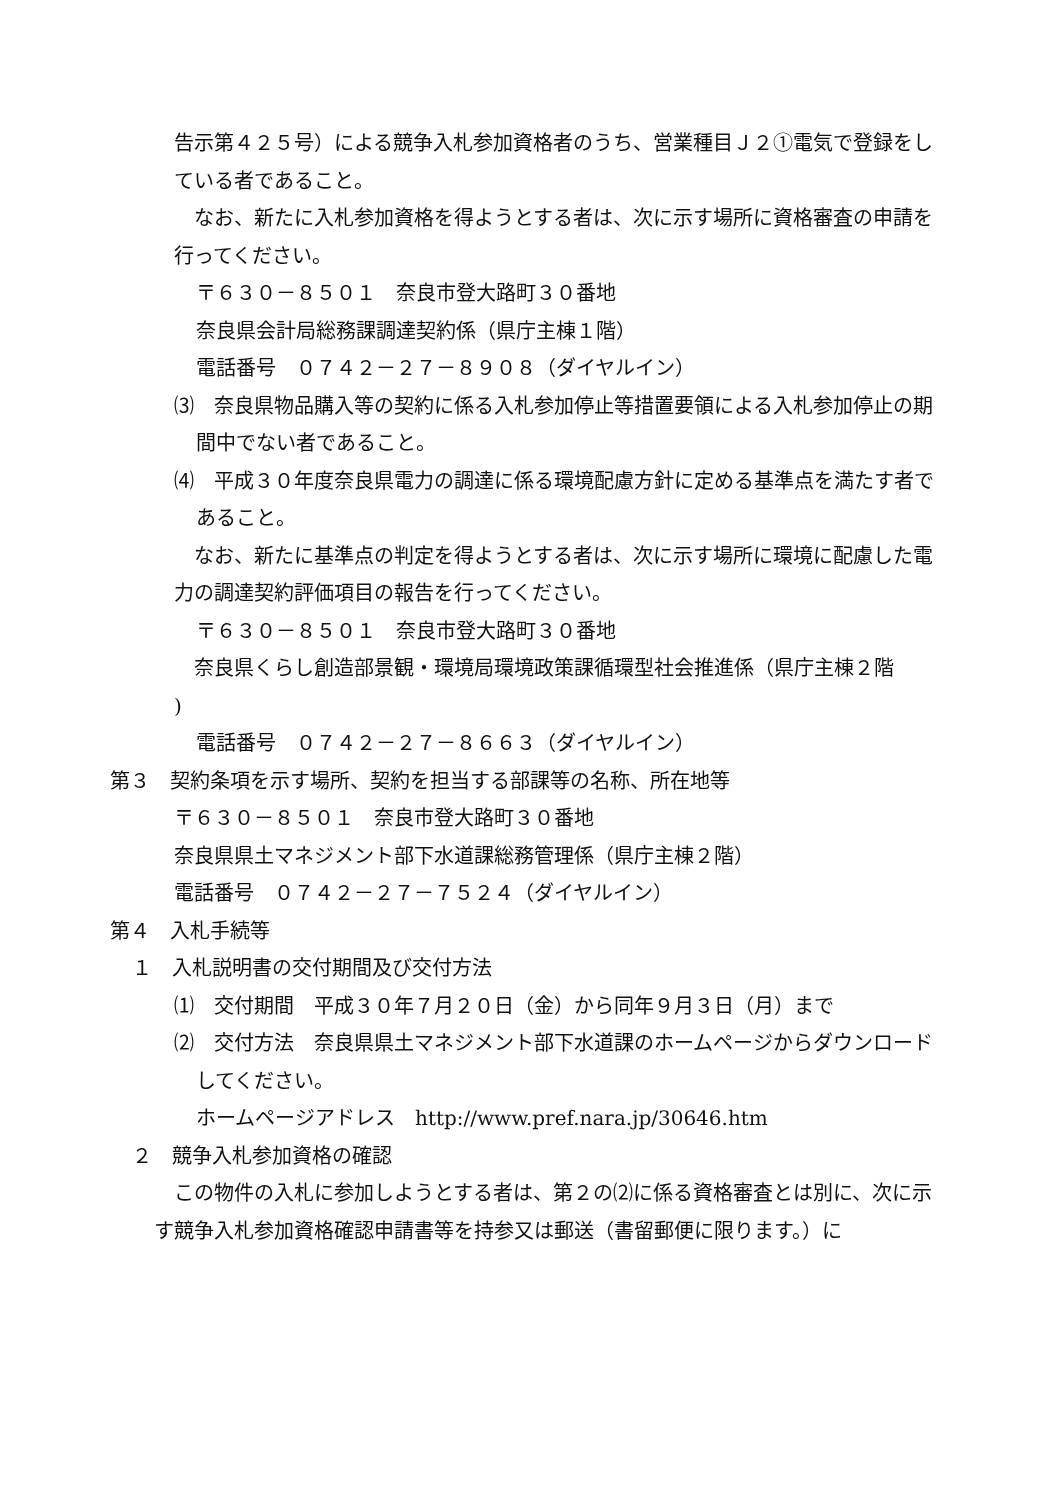告示第４２５号）による競争入札参加資格者のうち、営業種目Ｊ２①電気で登録をしている者であること。
　なお、新たに入札参加資格を得ようとする者は、次に示す場所に資格審査の申請を行ってください。
〒６３０－８５０１　奈良市登大路町３０番地
奈良県会計局総務課調達契約係（県庁主棟１階）
電話番号　０７４２－２７－８９０８（ダイヤルイン）
⑶　奈良県物品購入等の契約に係る入札参加停止等措置要領による入札参加停止の期間中でない者であること。
⑷　平成３０年度奈良県電力の調達に係る環境配慮方針に定める基準点を満たす者であること。
　なお、新たに基準点の判定を得ようとする者は、次に示す場所に環境に配慮した電力の調達契約評価項目の報告を行ってください。
〒６３０－８５０１　奈良市登大路町３０番地
　奈良県くらし創造部景観・環境局環境政策課循環型社会推進係（県庁主棟２階
)
電話番号　０７４２－２７－８６６３（ダイヤルイン）
第３　契約条項を示す場所、契約を担当する部課等の名称、所在地等
〒６３０－８５０１　奈良市登大路町３０番地
奈良県県土マネジメント部下水道課総務管理係（県庁主棟２階）
電話番号　０７４２－２７－７５２４（ダイヤルイン）
第４　入札手続等
１　入札説明書の交付期間及び交付方法
⑴　交付期間　平成３０年７月２０日（金）から同年９月３日（月）まで
⑵　交付方法　奈良県県土マネジメント部下水道課のホームページからダウンロードしてください。
ホームページアドレス　http://www.pref.nara.jp/30646.htm
２　競争入札参加資格の確認
　この物件の入札に参加しようとする者は、第２の⑵に係る資格審査とは別に、次に示す競争入札参加資格確認申請書等を持参又は郵送（書留郵便に限ります。）に